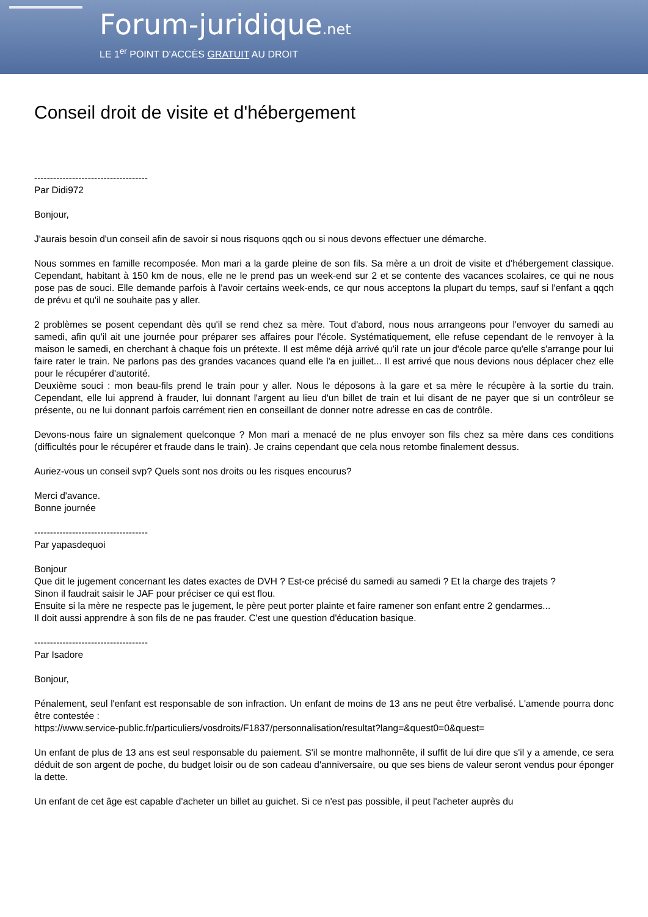Forum-juridique.net
LE 1<sup>er</sup> POINT D'ACCÈS GRATUIT AU DROIT
Conseil droit de visite et d'hébergement
------------------------------------
Par Didi972
Bonjour,
J'aurais besoin d'un conseil afin de savoir si nous risquons qqch ou si nous devons effectuer une démarche.
Nous sommes en famille recomposée. Mon mari a la garde pleine de son fils. Sa mère a un droit de visite et d'hébergement classique. Cependant, habitant à 150 km de nous, elle ne le prend pas un week-end sur 2 et se contente des vacances scolaires, ce qui ne nous pose pas de souci. Elle demande parfois à l'avoir certains week-ends, ce qur nous acceptons la plupart du temps, sauf si l'enfant a qqch de prévu et qu'il ne souhaite pas y aller.
2 problèmes se posent cependant dès qu'il se rend chez sa mère. Tout d'abord, nous nous arrangeons pour l'envoyer du samedi au samedi, afin qu'il ait une journée pour préparer ses affaires pour l'école. Systématiquement, elle refuse cependant de le renvoyer à la maison le samedi, en cherchant à chaque fois un prétexte. Il est même déjà arrivé qu'il rate un jour d'école parce qu'elle s'arrange pour lui faire rater le train. Ne parlons pas des grandes vacances quand elle l'a en juillet... Il est arrivé que nous devions nous déplacer chez elle pour le récupérer d'autorité.
Deuxième souci : mon beau-fils prend le train pour y aller. Nous le déposons à la gare et sa mère le récupère à la sortie du train. Cependant, elle lui apprend à frauder, lui donnant l'argent au lieu d'un billet de train et lui disant de ne payer que si un contrôleur se présente, ou ne lui donnant parfois carrément rien en conseillant de donner notre adresse en cas de contrôle.
Devons-nous faire un signalement quelconque ? Mon mari a menacé de ne plus envoyer son fils chez sa mère dans ces conditions (difficultés pour le récupérer et fraude dans le train). Je crains cependant que cela nous retombe finalement dessus.
Auriez-vous un conseil svp? Quels sont nos droits ou les risques encourus?
Merci d'avance.
Bonne journée
------------------------------------
Par yapasdequoi
Bonjour
Que dit le jugement concernant les dates exactes de DVH ? Est-ce précisé du samedi au samedi ? Et la charge des trajets ?
Sinon il faudrait saisir le JAF pour préciser ce qui est flou.
Ensuite si la mère ne respecte pas le jugement, le père peut porter plainte et faire ramener son enfant entre 2 gendarmes...
Il doit aussi apprendre à son fils de ne pas frauder. C'est une question d'éducation basique.
------------------------------------
Par Isadore
Bonjour,
Pénalement, seul l'enfant est responsable de son infraction. Un enfant de moins de 13 ans ne peut être verbalisé. L'amende pourra donc être contestée :
https://www.service-public.fr/particuliers/vosdroits/F1837/personnalisation/resultat?lang=&quest0=0&quest=
Un enfant de plus de 13 ans est seul responsable du paiement. S'il se montre malhonnête, il suffit de lui dire que s'il y a amende, ce sera déduit de son argent de poche, du budget loisir ou de son cadeau d'anniversaire, ou que ses biens de valeur seront vendus pour éponger la dette.
Un enfant de cet âge est capable d'acheter un billet au guichet. Si ce n'est pas possible, il peut l'acheter auprès du